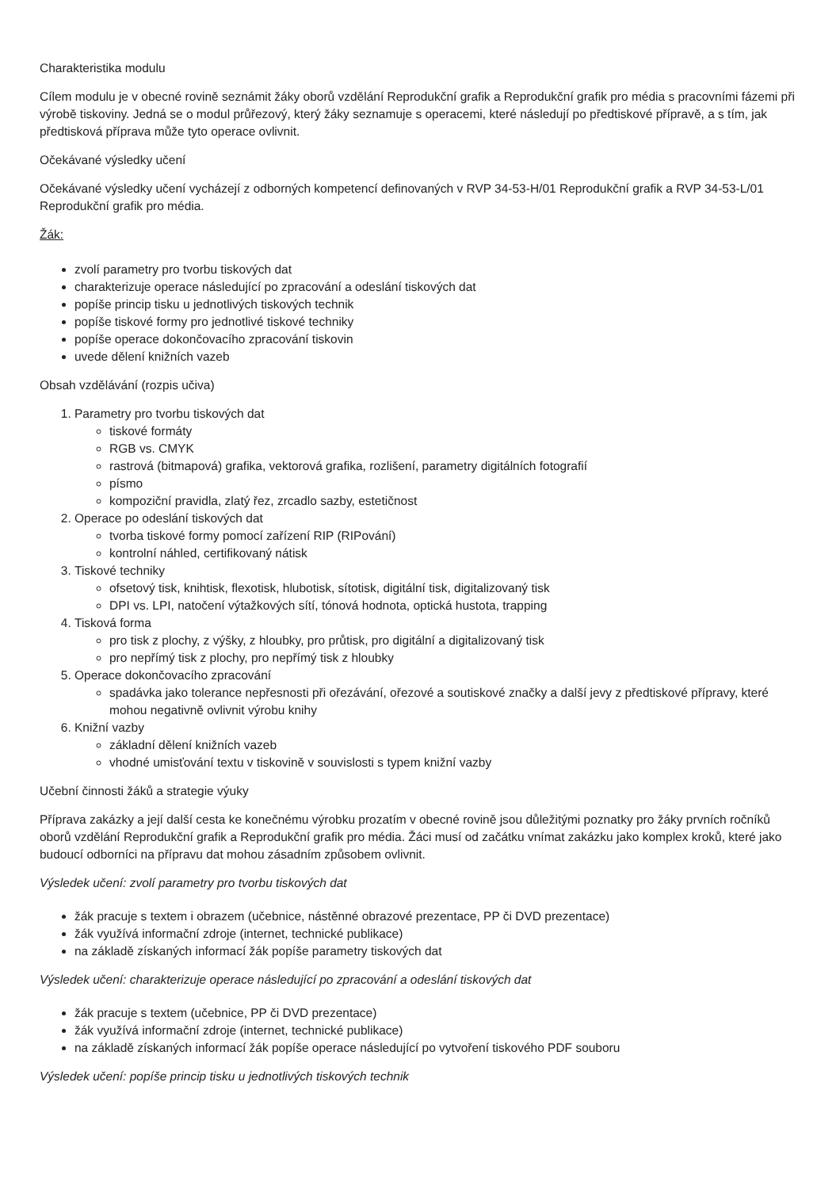Charakteristika modulu
Cílem modulu je v obecné rovině seznámit žáky oborů vzdělání Reprodukční grafik a Reprodukční grafik pro média s pracovními fázemi při výrobě tiskoviny. Jedná se o modul průřezový, který žáky seznamuje s operacemi, které následují po předtiskové přípravě, a s tím, jak předtisková příprava může tyto operace ovlivnit.
Očekávané výsledky učení
Očekávané výsledky učení vycházejí z odborných kompetencí definovaných v RVP 34-53-H/01 Reprodukční grafik a RVP 34-53-L/01 Reprodukční grafik pro média.
Žák:
zvolí parametry pro tvorbu tiskových dat
charakterizuje operace následující po zpracování a odeslání tiskových dat
popíše princip tisku u jednotlivých tiskových technik
popíše tiskové formy pro jednotlivé tiskové techniky
popíše operace dokončovacího zpracování tiskovin
uvede dělení knižních vazeb
Obsah vzdělávání (rozpis učiva)
1. Parametry pro tvorbu tiskových dat
tiskové formáty
RGB vs. CMYK
rastrová (bitmapová) grafika, vektorová grafika, rozlišení, parametry digitálních fotografií
písmo
kompoziční pravidla, zlatý řez, zrcadlo sazby, estetičnost
2. Operace po odeslání tiskových dat
tvorba tiskové formy pomocí zařízení RIP (RIPování)
kontrolní náhled, certifikovaný nátisk
3. Tiskové techniky
ofsetový tisk, knihtisk, flexotisk, hlubotisk, sítotisk, digitální tisk, digitalizovaný tisk
DPI vs. LPI, natočení výtažkových sítí, tónová hodnota, optická hustota, trapping
4. Tisková forma
pro tisk z plochy, z výšky, z hloubky, pro průtisk, pro digitální a digitalizovaný tisk
pro nepřímý tisk z plochy, pro nepřímý tisk z hloubky
5. Operace dokončovacího zpracování
spadávka jako tolerance nepřesnosti při ořezávání, ořezové a soutiskové značky a další jevy z předtiskové přípravy, které mohou negativně ovlivnit výrobu knihy
6. Knižní vazby
základní dělení knižních vazeb
vhodné umisťování textu v tiskovině v souvislosti s typem knižní vazby
Učební činnosti žáků a strategie výuky
Příprava zakázky a její další cesta ke konečnému výrobku prozatím v obecné rovině jsou důležitými poznatky pro žáky prvních ročníků oborů vzdělání Reprodukční grafik a Reprodukční grafik pro média. Žáci musí od začátku vnímat zakázku jako komplex kroků, které jako budoucí odborníci na přípravu dat mohou zásadním způsobem ovlivnit.
Výsledek učení: zvolí parametry pro tvorbu tiskových dat
žák pracuje s textem i obrazem (učebnice, nástěnné obrazové prezentace, PP či DVD prezentace)
žák využívá informační zdroje (internet, technické publikace)
na základě získaných informací žák popíše parametry tiskových dat
Výsledek učení: charakterizuje operace následující po zpracování a odeslání tiskových dat
žák pracuje s textem (učebnice, PP či DVD prezentace)
žák využívá informační zdroje (internet, technické publikace)
na základě získaných informací žák popíše operace následující po vytvoření tiskového PDF souboru
Výsledek učení: popíše princip tisku u jednotlivých tiskových technik